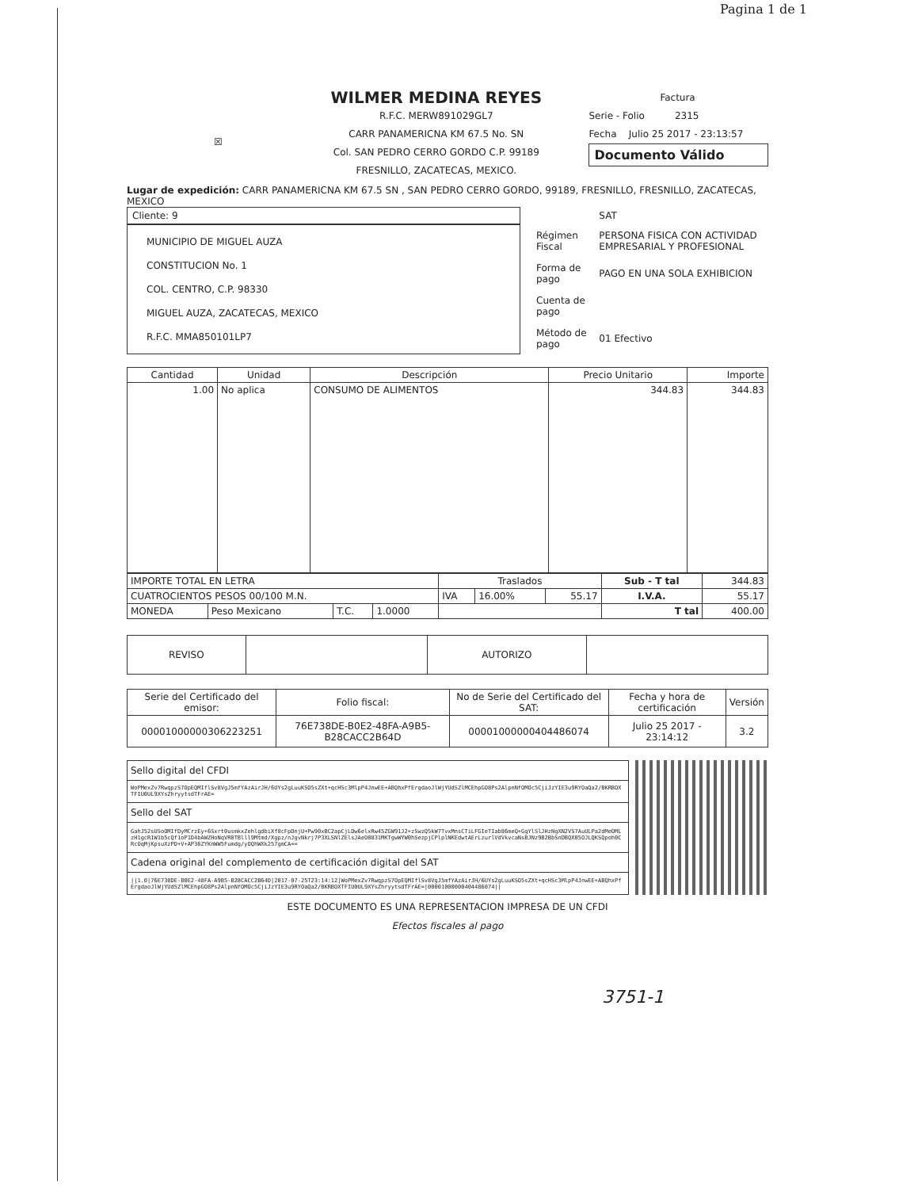Pagina 1 de 1
☒
WILMER MEDINA REYES
R.F.C. MERW891029GL7
CARR PANAMERICNA KM 67.5 No. SN
Col. SAN PEDRO CERRO GORDO C.P. 99189
FRESNILLO, ZACATECAS, MEXICO.
Factura
Serie - Folio 2315
Fecha Julio 25 2017 - 23:13:57
Documento Válido
Lugar de expedición: CARR PANAMERICNA KM 67.5 SN , SAN PEDRO CERRO GORDO, 99189, FRESNILLO, FRESNILLO, ZACATECAS, MEXICO
Cliente: 9
MUNICIPIO DE MIGUEL AUZA
CONSTITUCION No. 1
COL. CENTRO, C.P. 98330
MIGUEL AUZA, ZACATECAS, MEXICO
R.F.C. MMA850101LP7
| | SAT |
| Régimen Fiscal | PERSONA FISICA CON ACTIVIDAD EMPRESARIAL Y PROFESIONAL |
| Forma de pago | PAGO EN UNA SOLA EXHIBICION |
| Cuenta de pago | |
| Método de pago | 01 Efectivo |
| Cantidad | Unidad | Descripción | Precio Unitario | Importe |
| --- | --- | --- | --- | --- |
| 1.00 | No aplica | CONSUMO DE ALIMENTOS | 344.83 | 344.83 |
| IMPORTE TOTAL EN LETRA | | | | Traslados | | | Sub - T tal | 344.83 |
| CUATROCIENTOS PESOS 00/100 M.N. | | | | IVA | 16.00% | 55.17 | I.V.A. | 55.17 |
| MONEDA | Peso Mexicano | T.C. | 1.0000 | | | | T tal | 400.00 |
| REVISO | | AUTORIZO | |
| Serie del Certificado del emisor: | Folio fiscal: | No de Serie del Certificado del SAT: | Fecha y hora de certificación | Versión |
| 00001000000306223251 | 76E738DE-B0E2-48FA-A9B5-B28CACC2B64D | 00001000000404486074 | Julio 25 2017 - 23:14:12 | 3.2 |
| Sello digital del CFDI |
| WoPMexZv7RwqpzS7OpEQMIflSv8VgJ5mfYAzAirJH/6UYs2gLuuKSO5sZXt+qcHSc3MlpP4JnwEE+ABQhxPfErgdaoJlWjYUdSZlMCEhpGO8Ps2AlpnNfOMOc5CjiJzYIE3u9RYOaQa2/BKRBOXTFIU0UL9XYsZhryytsdTFrAE= |
| Sello del SAT |
| GahJ52sUSoOMIfDyMCrzEy+6Sxrt0usmkxZehlgdbiXf8cFpDnjU+Pw90xBC2apCjLDw6elxRw45ZGW91J2+zSwzQ5kW7TvxMnsCTiLFGIeTIab86meQ+GgYlSlJHzNgXN2VS7AuULPa2dMeOMLzH1gcR1W1b5cQf1oP1D4bAWZHoNqVR0TBlll9Mtmd/Xgpz/nJgvNkrj7P3XLSNlZElsJAeO0831MKTgwWYW0hSezpjCPlplNKEdwtAErLzurlVdVkvcaNsBJNz9B2BbSnDBQX05OJLQKSQpoh0CRcOqMjKpsuXzPD+V+AP36ZYKnWW5Fumdg/yOQhWXk257gmCA== |
| Cadena original del complemento de certificación digital del SAT |
| //1.0/76E738DE-B0E2-48FA-A9B5-B28CACC2B64D/2017-07-25T23:14:12/WoPMexZv7RwqpzS7OpEQMIflSv8VgJ5mfYAzAirJH/6UYs2gLuuKSO5sZXt+qcHSc3MlpP4JnwEE+ABQhxPfErgdaoJlWjYUdSZlMCEhpGO8Ps2AlpnNfOMOc5CjiJzYIE3u9RYOaQa2/BKRBOXTFIU0UL9XYsZhryytsdTFrAE=/00001000000404486074// |
ESTE DOCUMENTO ES UNA REPRESENTACION IMPRESA DE UN CFDI
Efectos fiscales al pago
3751-1